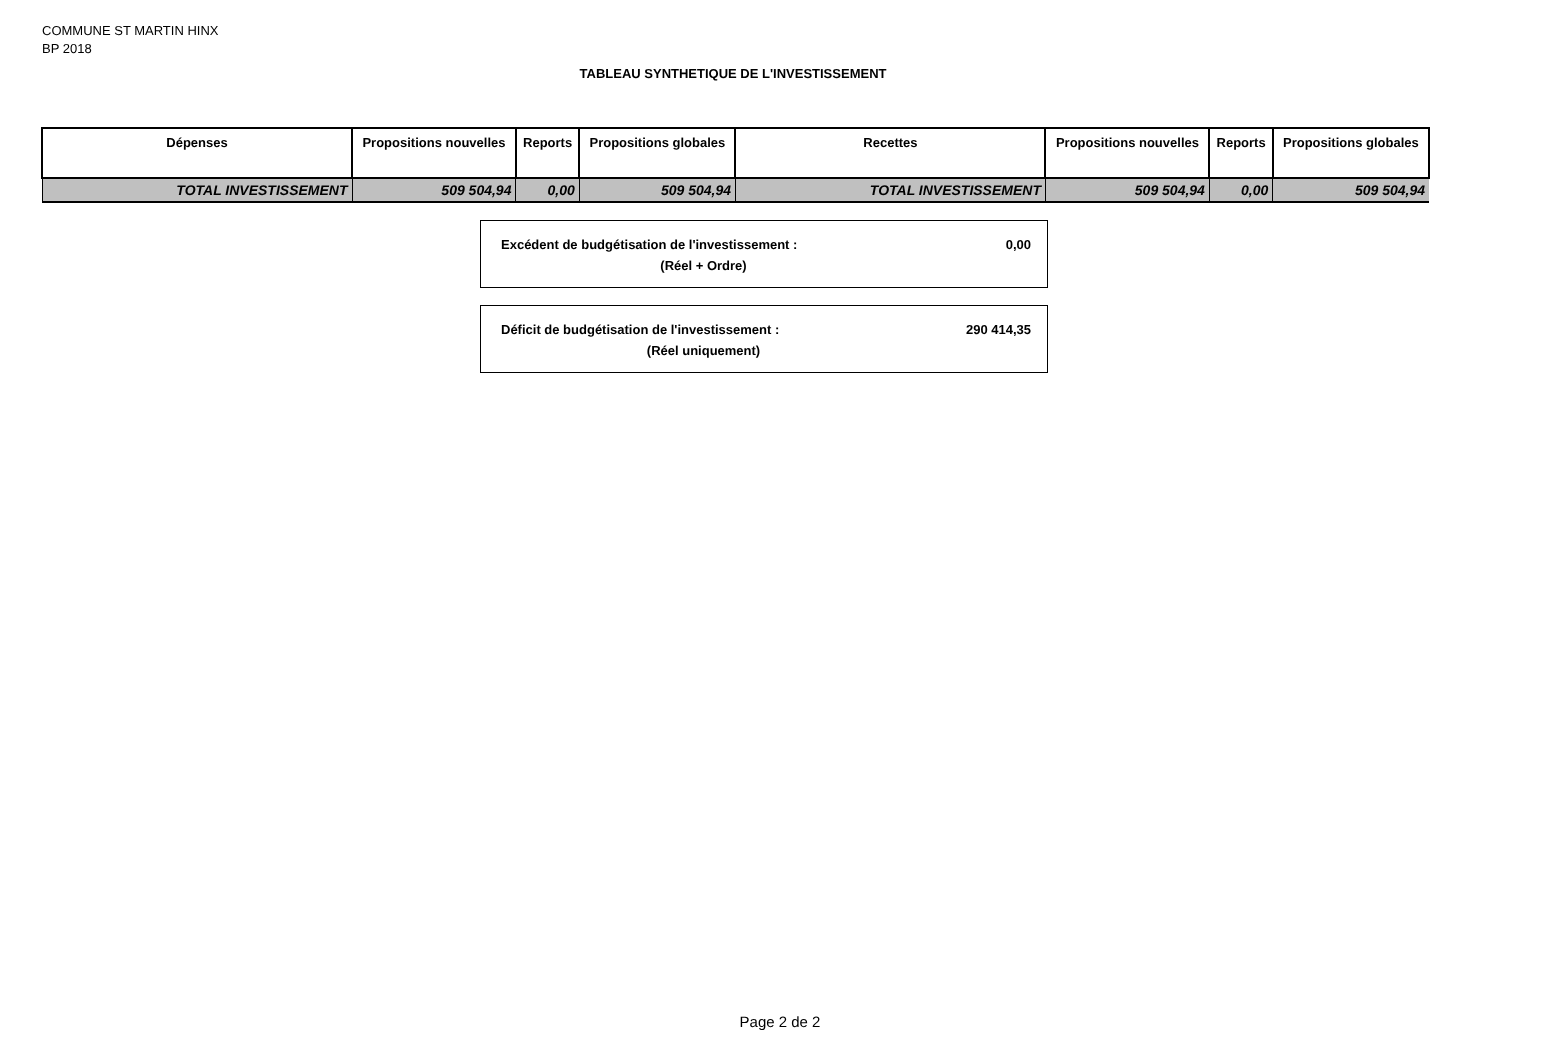COMMUNE ST MARTIN HINX
BP 2018
TABLEAU SYNTHETIQUE DE L'INVESTISSEMENT
| Dépenses | Propositions nouvelles | Reports | Propositions globales | Recettes | Propositions nouvelles | Reports | Propositions globales |
| --- | --- | --- | --- | --- | --- | --- | --- |
| TOTAL INVESTISSEMENT | 509 504,94 | 0,00 | 509 504,94 | TOTAL INVESTISSEMENT | 509 504,94 | 0,00 | 509 504,94 |
Excédent de budgétisation de l'investissement : 0,00
(Réel + Ordre)
Déficit de budgétisation de l'investissement : 290 414,35
(Réel uniquement)
Page 2 de 2